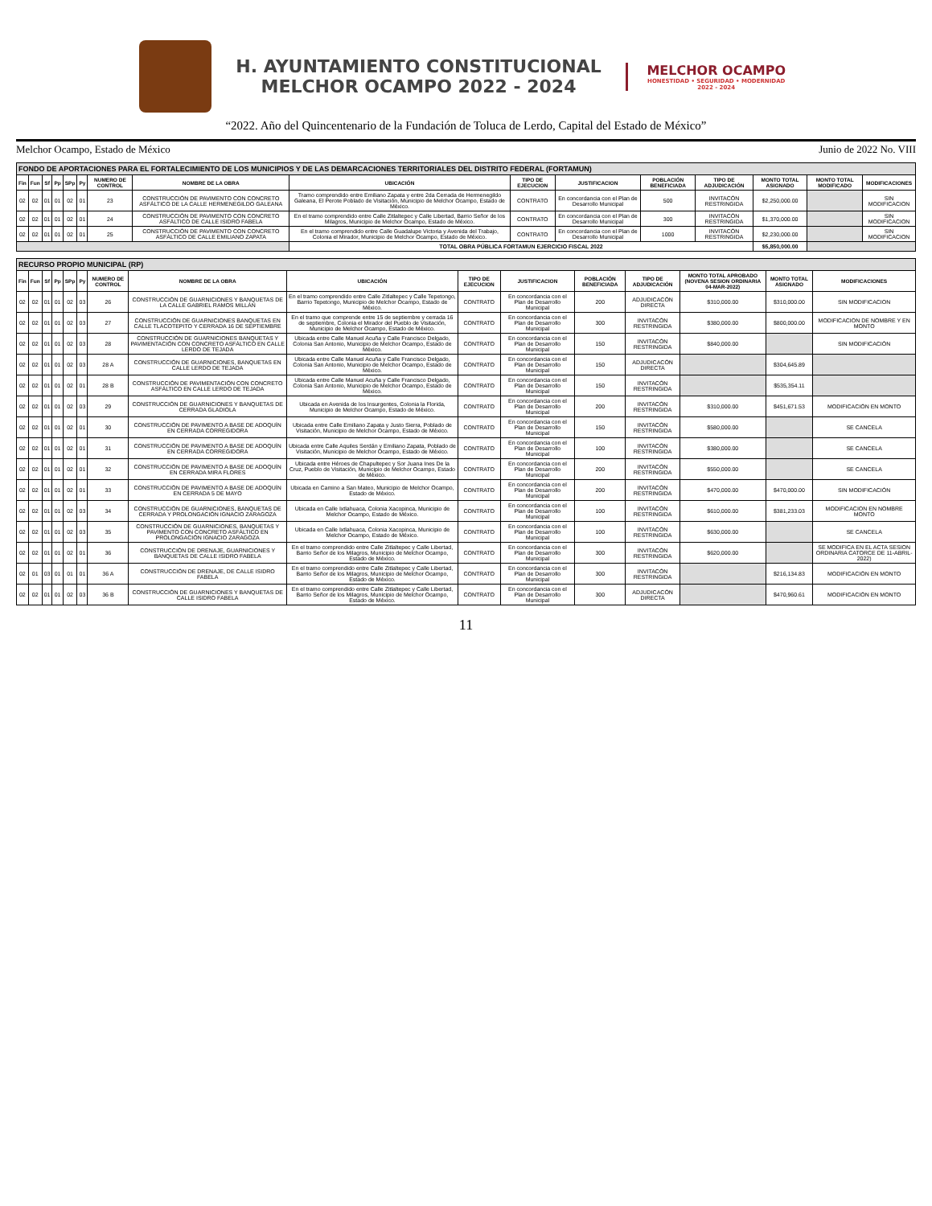H. AYUNTAMIENTO CONSTITUCIONAL
MELCHOR OCAMPO 2022 - 2024
MELCHOR OCAMPO
HONESTIDAD • SEGURIDAD • MODERNIDAD
2022 - 2024
“2022. Año del Quincentenario de la Fundación de Toluca de Lerdo, Capital del Estado de México”
Melchor Ocampo, Estado de México Junio de 2022 No. VIII
| FONDO DE APORTACIONES PARA EL FORTALECIMIENTO DE LOS MUNICIPIOS Y DE LAS DEMARCACIONES TERRITORIALES DEL DISTRITO FEDERAL (FORTAMUN) | | | | | | | | | | | | | | | |
| Fin | Fun | Sf | Pp | SPp | Py | NUMERO DE CONTROL | NOMBRE DE LA OBRA | UBICACIÓN | TIPO DE EJECUCION | JUSTIFICACION | POBLACIÓN BENEFICIADA | TIPO DE ADJUDICACIÓN | MONTO TOTAL ASIGNADO | MONTO TOTAL MODIFICADO | MODIFICACIONES |
| 02 | 02 | 01 | 01 | 02 | 01 | 23 | CONSTRUCCIÓN DE PAVIMENTO CON CONCRETO ASFÁLTICO DE LA CALLE HERMENEGILDO GALEANA | Tramo comprendido entre Emiliano Zapata y entre 2da Cerrada de Hermenegildo Galeana, El Perote Poblado de Visitación, Municipio de Melchor Ocampo, Estado de México. | CONTRATO | En concordancia con el Plan de Desarrollo Municipal | 500 | INVITACÓN RESTRINGIDA | $2,250,000.00 | | SIN MODIFICACION |
| 02 | 02 | 01 | 01 | 02 | 01 | 24 | CONSTRUCCIÓN DE PAVIMENTO CON CONCRETO ASFÁLTICO DE CALLE ISIDRO FABELA | En el tramo comprendido entre Calle Zitlaltepec y Calle Libertad, Barrio Señor de los Milagros, Municipio de Melchor Ocampo, Estado de México. | CONTRATO | En concordancia con el Plan de Desarrollo Municipal | 300 | INVITACÓN RESTRINGIDA | $1,370,000.00 | | SIN MODIFICACION |
| 02 | 02 | 01 | 01 | 02 | 01 | 25 | CONSTRUCCIÓN DE PAVIMENTO CON CONCRETO ASFÁLTICO DE CALLE EMILIANO ZAPATA | En el tramo comprendido entre Calle Guadalupe Victoria y Avenida del Trabajo, Colonia el Mirador, Municipio de Melchor Ocampo, Estado de México. | CONTRATO | En concordancia con el Plan de Desarrollo Municipal | 1000 | INVITACÓN RESTRINGIDA | $2,230,000.00 | | SIN MODIFICACION |
| | | | | | | | | TOTAL OBRA PÚBLICA FORTAMUN EJERCICIO FISCAL 2022 | | | | | $5,850,000.00 | | |
| RECURSO PROPIO MUNICIPAL (RP) | | | | | | | | | | | | | | | |
| Fin | Fun | Sf | Pp | SPp | Py | NUMERO DE CONTROL | NOMBRE DE LA OBRA | UBICACIÓN | TIPO DE EJECUCION | JUSTIFICACION | POBLACIÓN BENEFICIADA | TIPO DE ADJUDICACIÓN | MONTO TOTAL APROBADO (NOVENA SESION ORDINARIA 04-MAR-2022) | MONTO TOTAL ASIGNADO | MODIFICACIONES |
| 02 | 02 | 01 | 01 | 02 | 03 | 26 | CONSTRUCCIÓN DE GUARNICIONES Y BANQUETAS DE LA CALLE GABRIEL RAMOS MILLÁN | En el tramo comprendido entre Calle Zitlaltepec y Calle Tepetongo, Barrio Tepetongo, Municipio de Melchor Ocampo, Estado de México. | CONTRATO | En concordancia con el Plan de Desarrollo Municipal | 200 | ADJUDICACÓN DIRECTA | $310,000.00 | $310,000.00 | SIN MODIFICACION |
| 02 | 02 | 01 | 01 | 02 | 03 | 27 | CONSTRUCCIÓN DE GUARNICIONES BANQUETAS EN CALLE TLACOTEPITO Y CERRADA 16 DE SEPTIEMBRE | En el tramo que comprende entre 15 de septiembre y cerrada 16 de septiembre, Colonia el Mirador del Pueblo de Visitación, Municipio de Melchor Ocampo, Estado de México. | CONTRATO | En concordancia con el Plan de Desarrollo Municipal | 300 | INVITACÓN RESTRINGIDA | $380,000.00 | $800,000.00 | MODIFICACION DE NOMBRE Y EN MONTO |
| 02 | 02 | 01 | 01 | 02 | 03 | 28 | CONSTRUCCIÓN DE GUARNICIONES BANQUETAS Y PAVIMENTACIÓN CON CONCRETO ASFÁLTICO EN CALLE LERDO DE TEJADA | Ubicada entre Calle Manuel Acuña y Calle Francisco Delgado, Colonia San Antonio, Municipio de Melchor Ocampo, Estado de México. | CONTRATO | En concordancia con el Plan de Desarrollo Municipal | 150 | INVITACÓN RESTRINGIDA | $840,000.00 | | SIN MODIFICACIÓN |
| 02 | 02 | 01 | 01 | 02 | 03 | 28 A | CONSTRUCCIÓN DE GUARNICIONES, BANQUETAS EN CALLE LERDO DE TEJADA | Ubicada entre Calle Manuel Acuña y Calle Francisco Delgado, Colonia San Antonio, Municipio de Melchor Ocampo, Estado de México. | CONTRATO | En concordancia con el Plan de Desarrollo Municipal | 150 | ADJUDICACÓN DIRECTA | | $304,645.89 | |
| 02 | 02 | 01 | 01 | 02 | 01 | 28 B | CONSTRUCCIÓN DE PAVIMENTACIÓN CON CONCRETO ASFÁLTICO EN CALLE LERDO DE TEJADA | Ubicada entre Calle Manuel Acuña y Calle Francisco Delgado, Colonia San Antonio, Municipio de Melchor Ocampo, Estado de México. | CONTRATO | En concordancia con el Plan de Desarrollo Municipal | 150 | INVITACÓN RESTRINGIDA | | $535,354.11 | |
| 02 | 02 | 01 | 01 | 02 | 03 | 29 | CONSTRUCCIÓN DE GUARNICIONES Y BANQUETAS DE CERRADA GLADIOLA | Ubicada en Avenida de los Insurgentes, Colonia la Florida, Municipio de Melchor Ocampo, Estado de México. | CONTRATO | En concordancia con el Plan de Desarrollo Municipal | 200 | INVITACÓN RESTRINGIDA | $310,000.00 | $451,671.53 | MODIFICACIÓN EN MONTO |
| 02 | 02 | 01 | 01 | 02 | 01 | 30 | CONSTRUCCIÓN DE PAVIMENTO A BASE DE ADOQUÍN EN CERRADA CORREGIDORA | Ubicada entre Calle Emiliano Zapata y Justo Sierra, Poblado de Visitación, Municipio de Melchor Ocampo, Estado de México. | CONTRATO | En concordancia con el Plan de Desarrollo Municipal | 150 | INVITACÓN RESTRINGIDA | $580,000.00 | | SE CANCELA |
| 02 | 02 | 01 | 01 | 02 | 01 | 31 | CONSTRUCCIÓN DE PAVIMENTO A BASE DE ADOQUÍN EN CERRADA CORREGIDORA | Ubicada entre Calle Aquiles Serdán y Emiliano Zapata, Poblado de Visitación, Municipio de Melchor Ocampo, Estado de México. | CONTRATO | En concordancia con el Plan de Desarrollo Municipal | 100 | INVITACÓN RESTRINGIDA | $380,000.00 | | SE CANCELA |
| 02 | 02 | 01 | 01 | 02 | 01 | 32 | CONSTRUCCIÓN DE PAVIMENTO A BASE DE ADOQUÍN EN CERRADA MIRA FLORES | Ubicada entre Héroes de Chapultepec y Sor Juana Ines De la Cruz, Pueblo de Visitación, Municipio de Melchor Ocampo, Estado de México. | CONTRATO | En concordancia con el Plan de Desarrollo Municipal | 200 | INVITACÓN RESTRINGIDA | $550,000.00 | | SE CANCELA |
| 02 | 02 | 01 | 01 | 02 | 01 | 33 | CONSTRUCCIÓN DE PAVIMENTO A BASE DE ADOQUÍN EN CERRADA 5 DE MAYO | Ubicada en Camino a San Mateo, Municipio de Melchor Ocampo, Estado de México. | CONTRATO | En concordancia con el Plan de Desarrollo Municipal | 200 | INVITACÓN RESTRINGIDA | $470,000.00 | $470,000.00 | SIN MODIFICACIÓN |
| 02 | 02 | 01 | 01 | 02 | 03 | 34 | CONSTRUCCIÓN DE GUARNICIONES, BANQUETAS DE CERRADA Y PROLONGACIÓN IGNACIO ZARAGOZA | Ubicada en Calle Ixtlahuaca, Colonia Xacopinca, Municipio de Melchor Ocampo, Estado de México. | CONTRATO | En concordancia con el Plan de Desarrollo Municipal | 100 | INVITACÓN RESTRINGIDA | $610,000.00 | $381,233.03 | MODIFICACION EN NOMBRE MONTO |
| 02 | 02 | 01 | 01 | 02 | 03 | 35 | CONSTRUCCIÓN DE GUARNICIONES, BANQUETAS Y PAVIMENTO CON CONCRETO ASFÁLTICO EN PROLONGACIÓN IGNACIO ZARAGOZA | Ubicada en Calle Ixtlahuaca, Colonia Xacopinca, Municipio de Melchor Ocampo, Estado de México. | CONTRATO | En concordancia con el Plan de Desarrollo Municipal | 100 | INVITACÓN RESTRINGIDA | $630,000.00 | | SE CANCELA |
| 02 | 02 | 01 | 01 | 02 | 01 | 36 | CONSTRUCCIÓN DE DRENAJE, GUARNICIONES Y BANQUETAS DE CALLE ISIDRO FABELA | En el tramo comprendido entre Calle Zitlaltepec y Calle Libertad, Barrio Señor de los Milagros, Municipio de Melchor Ocampo, Estado de México. | CONTRATO | En concordancia con el Plan de Desarrollo Municipal | 300 | INVITACÓN RESTRINGIDA | $620,000.00 | | SE MODIFICA EN EL ACTA SESION ORDINARIA CATORCE DE 11-ABRIL-2022) |
| 02 | 01 | 03 | 01 | 01 | 01 | 36 A | CONSTRUCCIÓN DE DRENAJE, DE CALLE ISIDRO FABELA | En el tramo comprendido entre Calle Zitlaltepec y Calle Libertad, Barrio Señor de los Milagros, Municipio de Melchor Ocampo, Estado de México. | CONTRATO | En concordancia con el Plan de Desarrollo Municipal | 300 | INVITACÓN RESTRINGIDA | | $216,134.83 | MODIFICACIÓN EN MONTO |
| 02 | 02 | 01 | 01 | 02 | 03 | 36 B | CONSTRUCCIÓN DE GUARNICIONES Y BANQUETAS DE CALLE ISIDRO FABELA | En el tramo comprendido entre Calle Zitlaltepec y Calle Libertad, Barrio Señor de los Milagros, Municipio de Melchor Ocampo, Estado de México. | CONTRATO | En concordancia con el Plan de Desarrollo Municipal | 300 | ADJUDICACÓN DIRECTA | | $470,960.61 | MODIFICACIÓN EN MONTO |
11